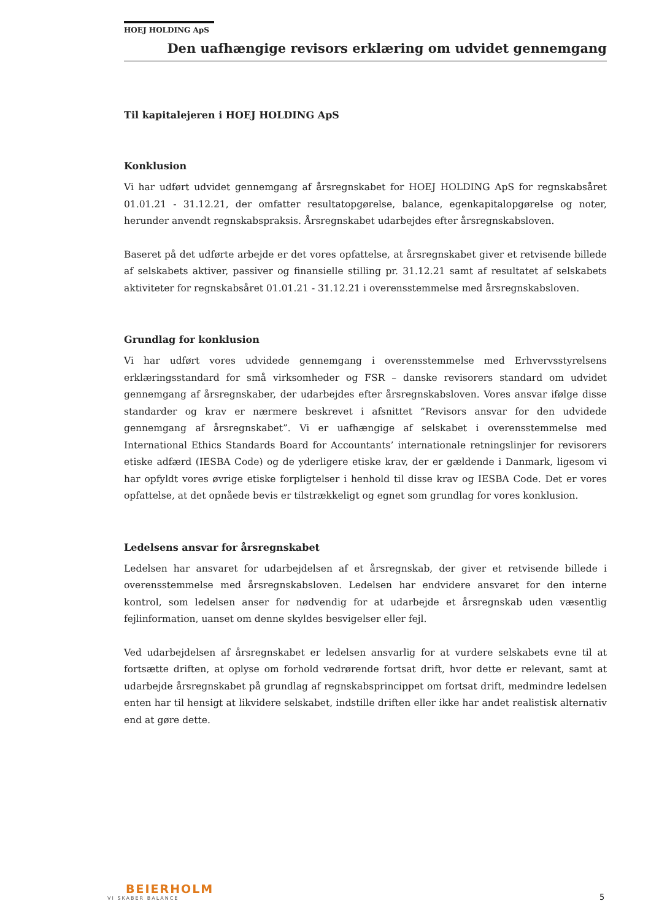HOEJ HOLDING ApS
Den uafhængige revisors erklæring om udvidet gennemgang
Til kapitalejeren i HOEJ HOLDING ApS
Konklusion
Vi har udført udvidet gennemgang af årsregnskabet for HOEJ HOLDING ApS for regnskabsåret 01.01.21 - 31.12.21, der omfatter resultatopgørelse, balance, egenkapitalopgørelse og noter, herunder anvendt regnskabspraksis. Årsregnskabet udarbejdes efter årsregnskabsloven.
Baseret på det udførte arbejde er det vores opfattelse, at årsregnskabet giver et retvisende billede af selskabets aktiver, passiver og finansielle stilling pr. 31.12.21 samt af resultatet af selskabets aktiviteter for regnskabsåret 01.01.21 - 31.12.21 i overensstemmelse med årsregnskabsloven.
Grundlag for konklusion
Vi har udført vores udvidede gennemgang i overensstemmelse med Erhvervsstyrelsens erklæringsstandard for små virksomheder og FSR – danske revisorers standard om udvidet gennemgang af årsregnskaber, der udarbejdes efter årsregnskabsloven. Vores ansvar ifølge disse standarder og krav er nærmere beskrevet i afsnittet ”Revisors ansvar for den udvidede gennemgang af årsregnskabet”. Vi er uafhængige af selskabet i overensstemmelse med International Ethics Standards Board for Accountants’ internationale retningslinjer for revisorers etiske adfærd (IESBA Code) og de yderligere etiske krav, der er gældende i Danmark, ligesom vi har opfyldt vores øvrige etiske forpligtelser i henhold til disse krav og IESBA Code. Det er vores opfattelse, at det opnåede bevis er tilstrækkeligt og egnet som grundlag for vores konklusion.
Ledelsens ansvar for årsregnskabet
Ledelsen har ansvaret for udarbejdelsen af et årsregnskab, der giver et retvisende billede i overensstemmelse med årsregnskabsloven. Ledelsen har endvidere ansvaret for den interne kontrol, som ledelsen anser for nødvendig for at udarbejde et årsregnskab uden væsentlig fejlinformation, uanset om denne skyldes besvigelser eller fejl.
Ved udarbejdelsen af årsregnskabet er ledelsen ansvarlig for at vurdere selskabets evne til at fortsætte driften, at oplyse om forhold vedrørende fortsat drift, hvor dette er relevant, samt at udarbejde årsregnskabet på grundlag af regnskabsprincippet om fortsat drift, medmindre ledelsen enten har til hensigt at likvidere selskabet, indstille driften eller ikke har andet realistisk alternativ end at gøre dette.
BEIERHOLM
VI SKABER BALANCE
5